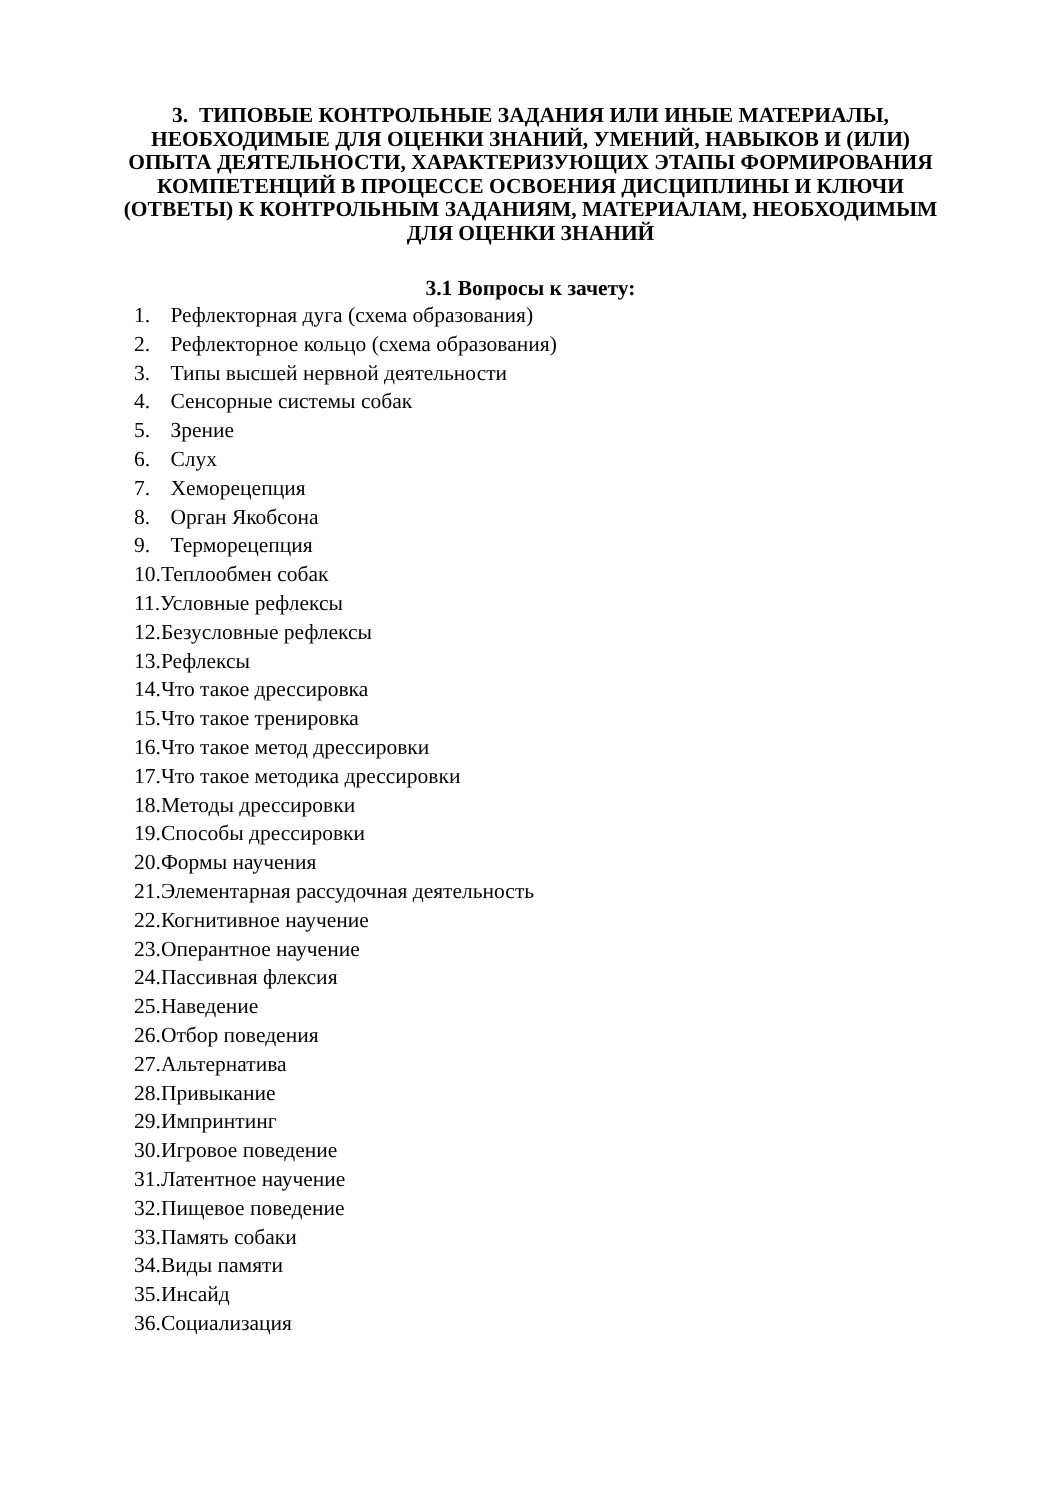3. ТИПОВЫЕ КОНТРОЛЬНЫЕ ЗАДАНИЯ ИЛИ ИНЫЕ МАТЕРИАЛЫ, НЕОБХОДИМЫЕ ДЛЯ ОЦЕНКИ ЗНАНИЙ, УМЕНИЙ, НАВЫКОВ И (ИЛИ) ОПЫТА ДЕЯТЕЛЬНОСТИ, ХАРАКТЕРИЗУЮЩИХ ЭТАПЫ ФОРМИРОВАНИЯ КОМПЕТЕНЦИЙ В ПРОЦЕССЕ ОСВОЕНИЯ ДИСЦИПЛИНЫ И КЛЮЧИ (ОТВЕТЫ) К КОНТРОЛЬНЫМ ЗАДАНИЯМ, МАТЕРИАЛАМ, НЕОБХОДИМЫМ ДЛЯ ОЦЕНКИ ЗНАНИЙ
3.1 Вопросы к зачету:
1. Рефлекторная дуга (схема образования)
2. Рефлекторное кольцо (схема образования)
3. Типы высшей нервной деятельности
4. Сенсорные системы собак
5. Зрение
6. Слух
7. Хеморецепция
8. Орган Якобсона
9. Терморецепция
10.Теплообмен собак
11.Условные рефлексы
12.Безусловные рефлексы
13.Рефлексы
14.Что такое дрессировка
15.Что такое тренировка
16.Что такое метод дрессировки
17.Что такое методика дрессировки
18.Методы дрессировки
19.Способы дрессировки
20.Формы научения
21.Элементарная рассудочная деятельность
22.Когнитивное научение
23.Оперантное научение
24.Пассивная флексия
25.Наведение
26.Отбор поведения
27.Альтернатива
28.Привыкание
29.Импринтинг
30.Игровое поведение
31.Латентное научение
32.Пищевое поведение
33.Память собаки
34.Виды памяти
35.Инсайд
36.Социализация